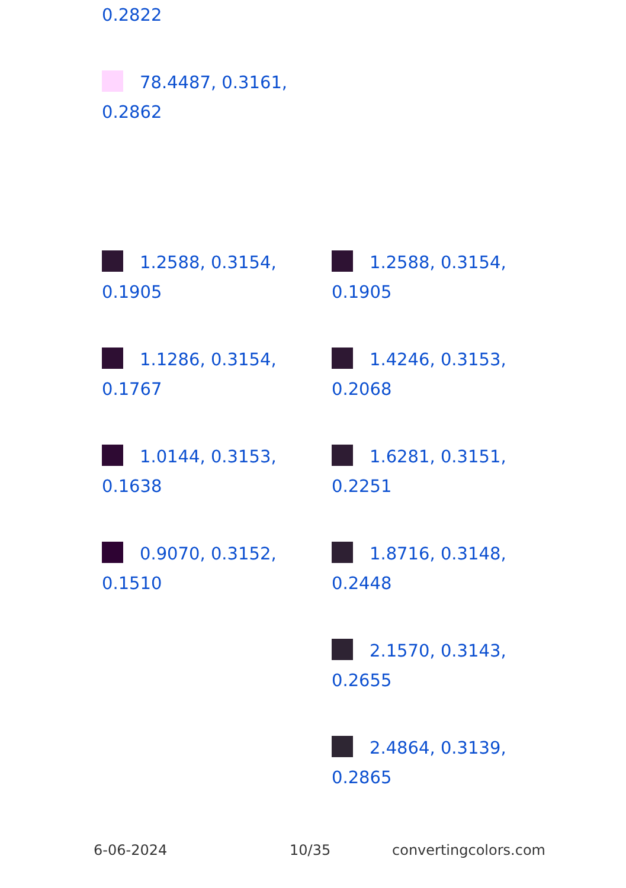0.2822
78.4487, 0.3161, 0.2862
1.2588, 0.3154, 0.1905
1.2588, 0.3154, 0.1905
1.1286, 0.3154, 0.1767
1.4246, 0.3153, 0.2068
1.0144, 0.3153, 0.1638
1.6281, 0.3151, 0.2251
0.9070, 0.3152, 0.1510
1.8716, 0.3148, 0.2448
2.1570, 0.3143, 0.2655
2.4864, 0.3139, 0.2865
6-06-2024 10/35 convertingcolors.com